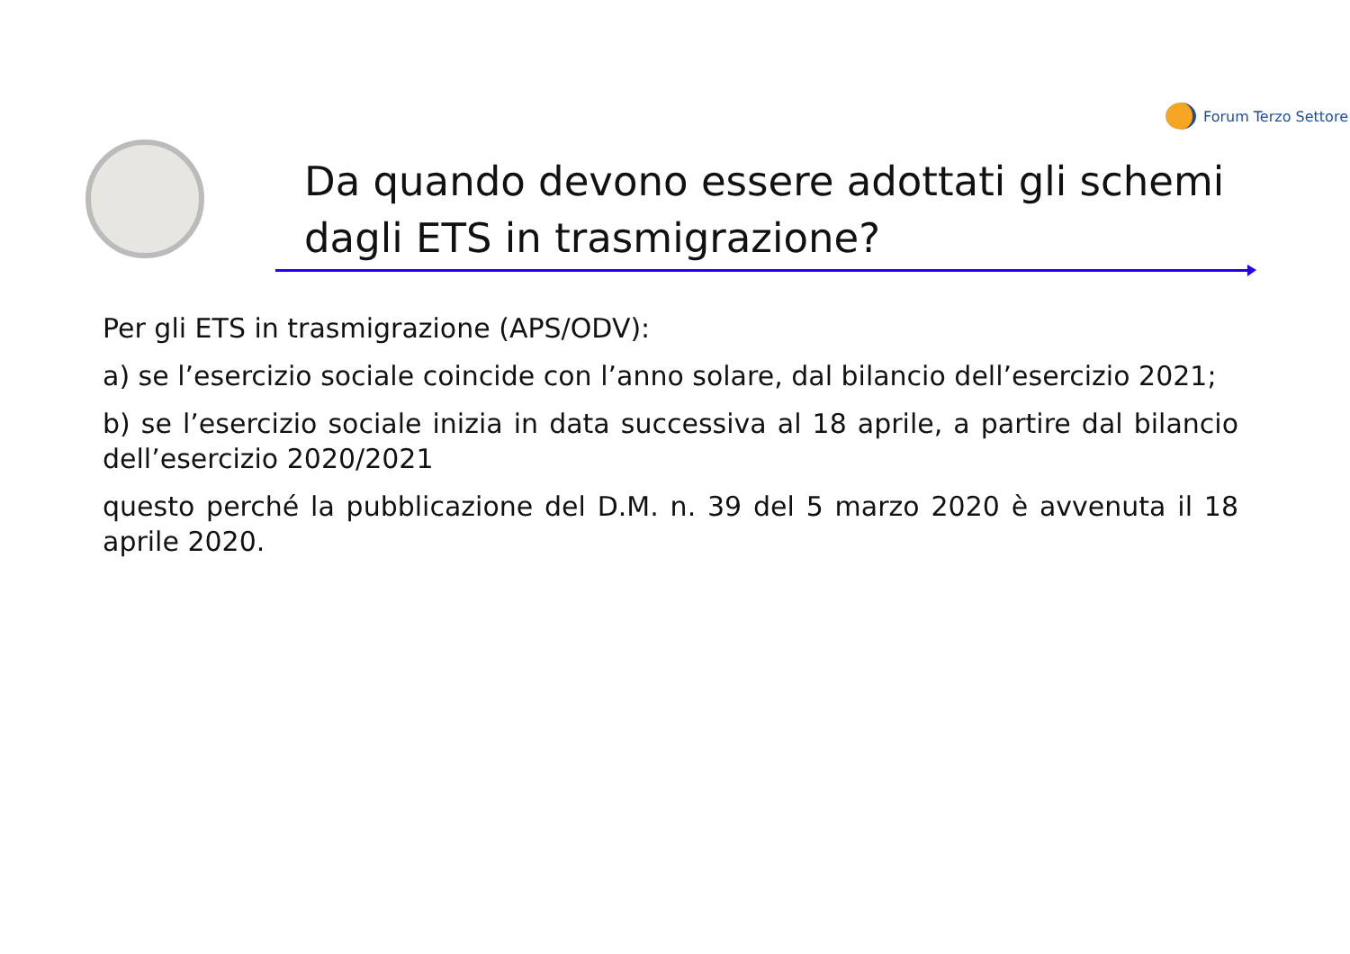Forum Terzo Settore
Da quando devono essere adottati gli schemi dagli ETS in trasmigrazione?
Per gli ETS in trasmigrazione (APS/ODV):
a) se l’esercizio sociale coincide con l’anno solare, dal bilancio dell’esercizio 2021;
b) se l’esercizio sociale inizia in data successiva al 18 aprile, a partire dal bilancio dell’esercizio 2020/2021
questo perché la pubblicazione del D.M. n. 39 del 5 marzo 2020 è avvenuta il 18 aprile 2020.